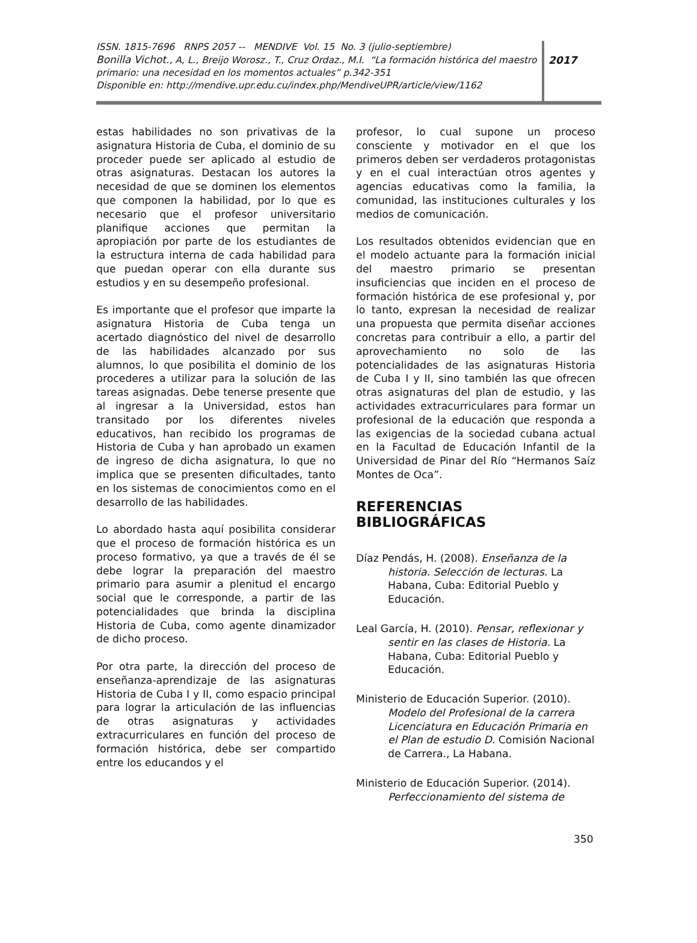ISSN. 1815-7696 RNPS 2057 -- MENDIVE Vol. 15 No. 3 (julio-septiembre)
Bonilla Vichot., A, L., Breijo Worosz., T., Cruz Ordaz., M.I. “La formación histórica del maestro primario: una necesidad en los momentos actuales” p.342-351
Disponible en: http://mendive.upr.edu.cu/index.php/MendiveUPR/article/view/1162
2017
estas habilidades no son privativas de la asignatura Historia de Cuba, el dominio de su proceder puede ser aplicado al estudio de otras asignaturas. Destacan los autores la necesidad de que se dominen los elementos que componen la habilidad, por lo que es necesario que el profesor universitario planifique acciones que permitan la apropiación por parte de los estudiantes de la estructura interna de cada habilidad para que puedan operar con ella durante sus estudios y en su desempeño profesional.
Es importante que el profesor que imparte la asignatura Historia de Cuba tenga un acertado diagnóstico del nivel de desarrollo de las habilidades alcanzado por sus alumnos, lo que posibilita el dominio de los procederes a utilizar para la solución de las tareas asignadas. Debe tenerse presente que al ingresar a la Universidad, estos han transitado por los diferentes niveles educativos, han recibido los programas de Historia de Cuba y han aprobado un examen de ingreso de dicha asignatura, lo que no implica que se presenten dificultades, tanto en los sistemas de conocimientos como en el desarrollo de las habilidades.
Lo abordado hasta aquí posibilita considerar que el proceso de formación histórica es un proceso formativo, ya que a través de él se debe lograr la preparación del maestro primario para asumir a plenitud el encargo social que le corresponde, a partir de las potencialidades que brinda la disciplina Historia de Cuba, como agente dinamizador de dicho proceso.
Por otra parte, la dirección del proceso de enseñanza-aprendizaje de las asignaturas Historia de Cuba I y II, como espacio principal para lograr la articulación de las influencias de otras asignaturas y actividades extracurriculares en función del proceso de formación histórica, debe ser compartido entre los educandos y el
profesor, lo cual supone un proceso consciente y motivador en el que los primeros deben ser verdaderos protagonistas y en el cual interactúan otros agentes y agencias educativas como la familia, la comunidad, las instituciones culturales y los medios de comunicación.
Los resultados obtenidos evidencian que en el modelo actuante para la formación inicial del maestro primario se presentan insuficiencias que inciden en el proceso de formación histórica de ese profesional y, por lo tanto, expresan la necesidad de realizar una propuesta que permita diseñar acciones concretas para contribuir a ello, a partir del aprovechamiento no solo de las potencialidades de las asignaturas Historia de Cuba I y II, sino también las que ofrecen otras asignaturas del plan de estudio, y las actividades extracurriculares para formar un profesional de la educación que responda a las exigencias de la sociedad cubana actual en la Facultad de Educación Infantil de la Universidad de Pinar del Río “Hermanos Saíz Montes de Oca”.
REFERENCIAS BIBLIOGRÁFICAS
Díaz Pendás, H. (2008). Enseñanza de la historia. Selección de lecturas. La Habana, Cuba: Editorial Pueblo y Educación.
Leal García, H. (2010). Pensar, reflexionar y sentir en las clases de Historia. La Habana, Cuba: Editorial Pueblo y Educación.
Ministerio de Educación Superior. (2010). Modelo del Profesional de la carrera Licenciatura en Educación Primaria en el Plan de estudio D. Comisión Nacional de Carrera., La Habana.
Ministerio de Educación Superior. (2014). Perfeccionamiento del sistema de
350